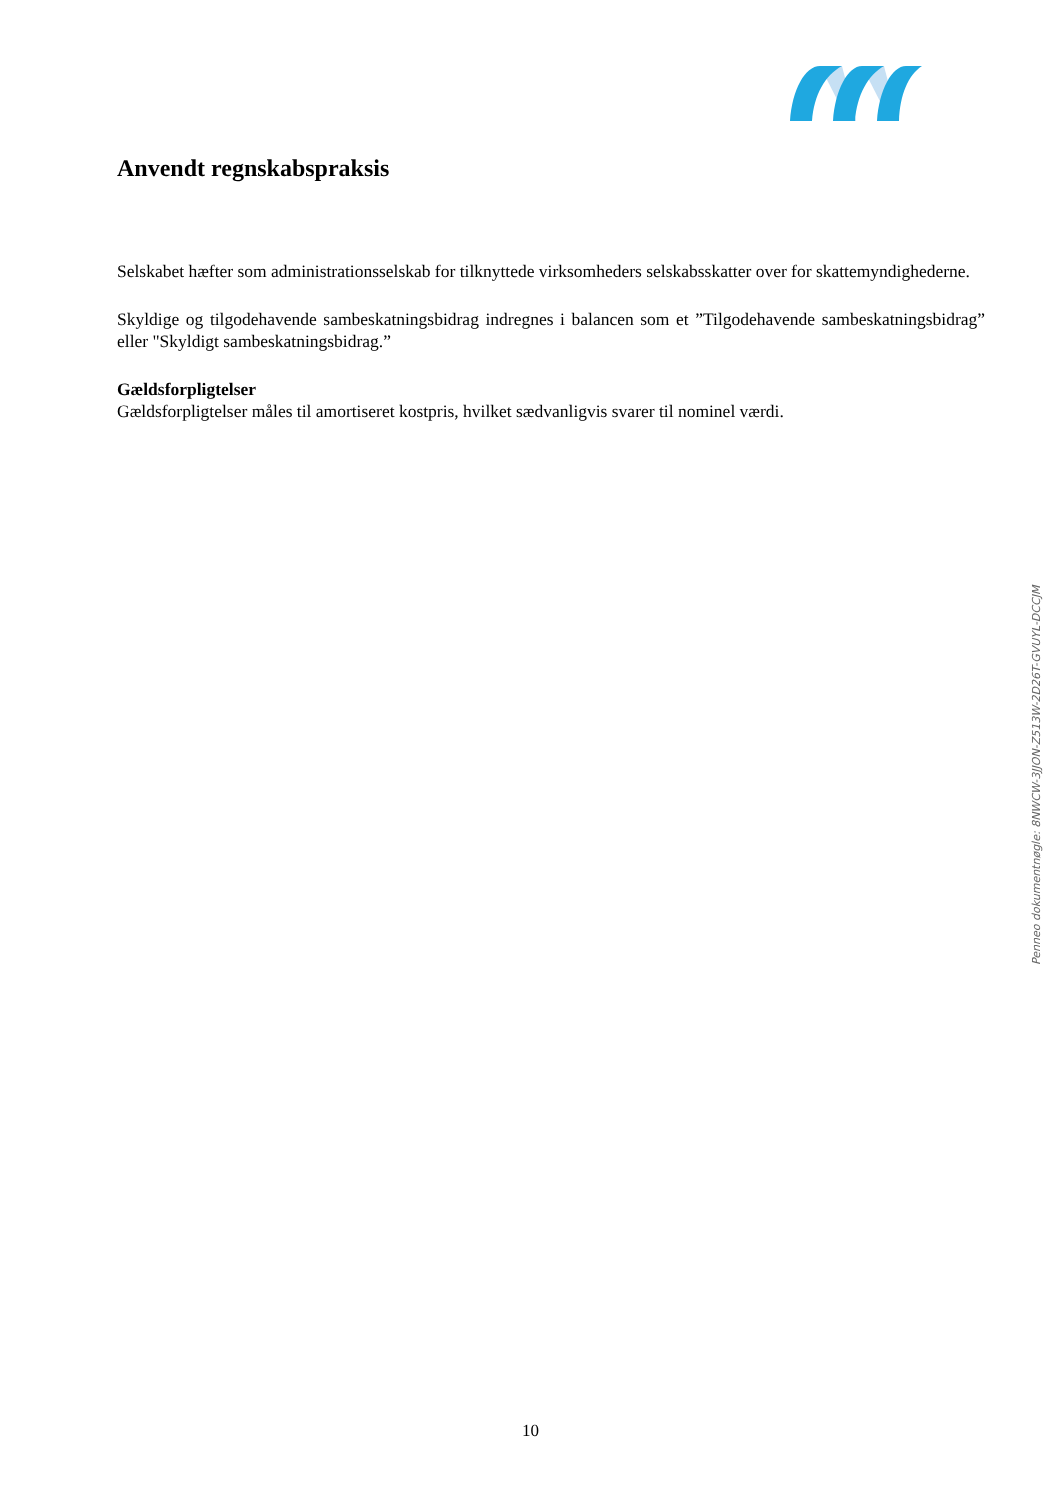Anvendt regnskabspraksis
Selskabet hæfter som administrationsselskab for tilknyttede virksomheders selskabsskatter over for skattemyndighederne.
Skyldige og tilgodehavende sambeskatningsbidrag indregnes i balancen som et ”Tilgodehavende sambeskatningsbidrag” eller "Skyldigt sambeskatningsbidrag.”
Gældsforpligtelser
Gældsforpligtelser måles til amortiseret kostpris, hvilket sædvanligvis svarer til nominel værdi.
Penneo dokumentnøgle: 8NWCW-3JJON-Z513W-2D26T-GVUYL-DCCJM
10